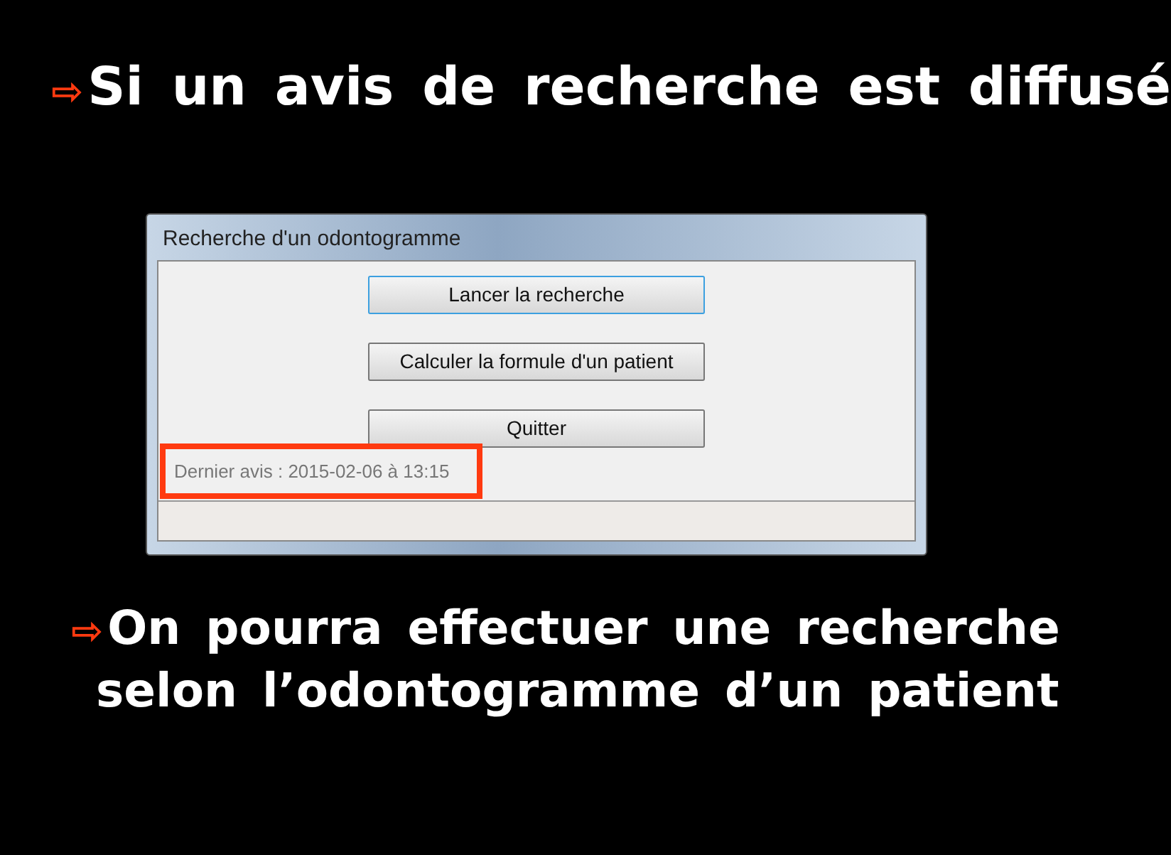⇨ Si un avis de recherche est diffusé
Recherche d'un odontogramme
Lancer la recherche
Calculer la formule d'un patient
Quitter
Dernier avis : 2015-02-06 à 13:15
⇨ On pourra effectuer une recherche
selon l’odontogramme d’un patient